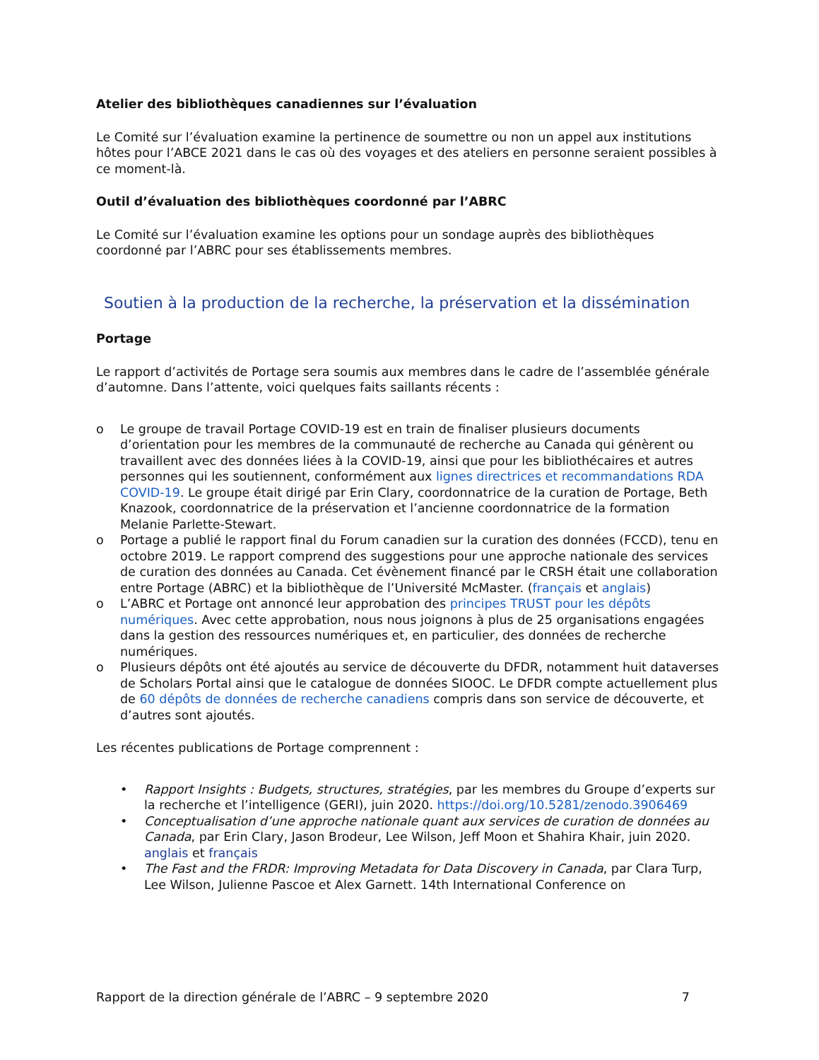Atelier des bibliothèques canadiennes sur l’évaluation
Le Comité sur l’évaluation examine la pertinence de soumettre ou non un appel aux institutions hôtes pour l’ABCE 2021 dans le cas où des voyages et des ateliers en personne seraient possibles à ce moment-là.
Outil d’évaluation des bibliothèques coordonné par l’ABRC
Le Comité sur l’évaluation examine les options pour un sondage auprès des bibliothèques coordonné par l’ABRC pour ses établissements membres.
Soutien à la production de la recherche, la préservation et la dissémination
Portage
Le rapport d’activités de Portage sera soumis aux membres dans le cadre de l’assemblée générale d’automne. Dans l’attente, voici quelques faits saillants récents :
o Le groupe de travail Portage COVID-19 est en train de finaliser plusieurs documents d’orientation pour les membres de la communauté de recherche au Canada qui génèrent ou travaillent avec des données liées à la COVID-19, ainsi que pour les bibliothécaires et autres personnes qui les soutiennent, conformément aux lignes directrices et recommandations RDA COVID-19. Le groupe était dirigé par Erin Clary, coordonnatrice de la curation de Portage, Beth Knazook, coordonnatrice de la préservation et l’ancienne coordonnatrice de la formation Melanie Parlette-Stewart.
o Portage a publié le rapport final du Forum canadien sur la curation des données (FCCD), tenu en octobre 2019. Le rapport comprend des suggestions pour une approche nationale des services de curation des données au Canada. Cet évènement financé par le CRSH était une collaboration entre Portage (ABRC) et la bibliothèque de l’Université McMaster. (français et anglais)
o L’ABRC et Portage ont annoncé leur approbation des principes TRUST pour les dépôts numériques. Avec cette approbation, nous nous joignons à plus de 25 organisations engagées dans la gestion des ressources numériques et, en particulier, des données de recherche numériques.
o Plusieurs dépôts ont été ajoutés au service de découverte du DFDR, notamment huit dataverses de Scholars Portal ainsi que le catalogue de données SIOOC. Le DFDR compte actuellement plus de 60 dépôts de données de recherche canadiens compris dans son service de découverte, et d’autres sont ajoutés.
Les récentes publications de Portage comprennent :
• Rapport Insights : Budgets, structures, stratégies, par les membres du Groupe d’experts sur la recherche et l’intelligence (GERI), juin 2020. https://doi.org/10.5281/zenodo.3906469
• Conceptualisation d’une approche nationale quant aux services de curation de données au Canada, par Erin Clary, Jason Brodeur, Lee Wilson, Jeff Moon et Shahira Khair, juin 2020. anglais et français
• The Fast and the FRDR: Improving Metadata for Data Discovery in Canada, par Clara Turp, Lee Wilson, Julienne Pascoe et Alex Garnett. 14th International Conference on
Rapport de la direction générale de l’ABRC – 9 septembre 2020 7